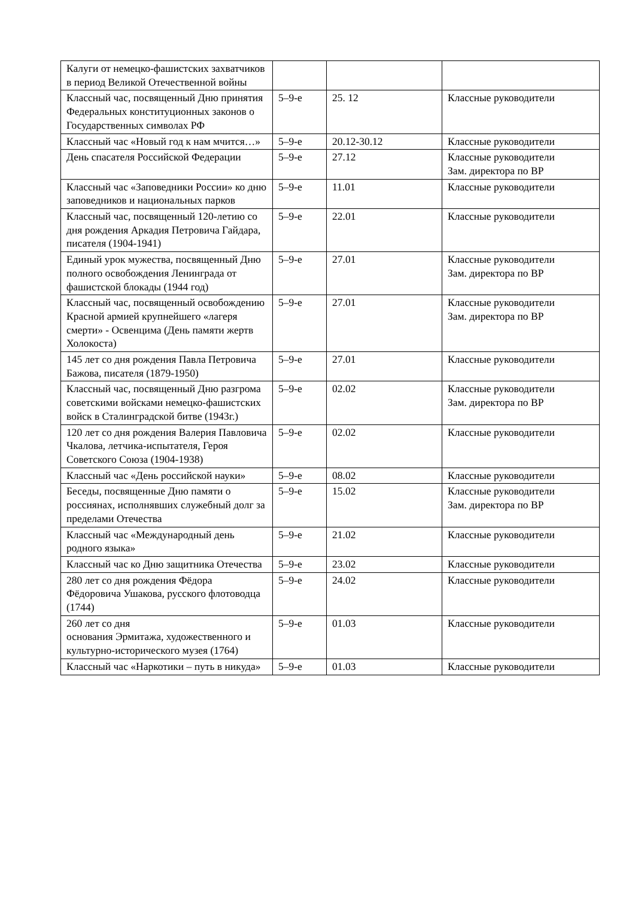| Калуги от немецко-фашистских захватчиков в период Великой Отечественной войны | | | |
| Классный час, посвященный Дню принятия Федеральных конституционных законов о Государственных символах РФ | 5–9-е | 25. 12 | Классные руководители |
| Классный час «Новый год к нам мчится…» | 5–9-е | 20.12-30.12 | Классные руководители |
| День спасателя Российской Федерации | 5–9-е | 27.12 | Классные руководители Зам. директора по ВР |
| Классный час «Заповедники России» ко дню заповедников и национальных парков | 5–9-е | 11.01 | Классные руководители |
| Классный час, посвященный 120-летию со дня рождения Аркадия Петровича Гайдара, писателя (1904-1941) | 5–9-е | 22.01 | Классные руководители |
| Единый урок мужества, посвященный Дню полного освобождения Ленинграда от фашистской блокады (1944 год) | 5–9-е | 27.01 | Классные руководители Зам. директора по ВР |
| Классный час, посвященный освобождению Красной армией крупнейшего «лагеря смерти» - Освенцима (День памяти жертв Холокоста) | 5–9-е | 27.01 | Классные руководители Зам. директора по ВР |
| 145 лет со дня рождения Павла Петровича Бажова, писателя (1879-1950) | 5–9-е | 27.01 | Классные руководители |
| Классный час, посвященный Дню разгрома советскими войсками немецко-фашистских войск в Сталинградской битве (1943г.) | 5–9-е | 02.02 | Классные руководители Зам. директора по ВР |
| 120 лет со дня рождения Валерия Павловича Чкалова, летчика-испытателя, Героя Советского Союза (1904-1938) | 5–9-е | 02.02 | Классные руководители |
| Классный час «День российской науки» | 5–9-е | 08.02 | Классные руководители |
| Беседы, посвященные Дню памяти о россиянах, исполнявших служебный долг за пределами Отечества | 5–9-е | 15.02 | Классные руководители Зам. директора по ВР |
| Классный час «Международный день родного языка» | 5–9-е | 21.02 | Классные руководители |
| Классный час ко Дню защитника Отечества | 5–9-е | 23.02 | Классные руководители |
| 280 лет со дня рождения Фёдора Фёдоровича Ушакова, русского флотоводца (1744) | 5–9-е | 24.02 | Классные руководители |
| 260 лет со дня основания Эрмитажа, художественного и культурно-исторического музея (1764) | 5–9-е | 01.03 | Классные руководители |
| Классный час «Наркотики – путь в никуда» | 5–9-е | 01.03 | Классные руководители |